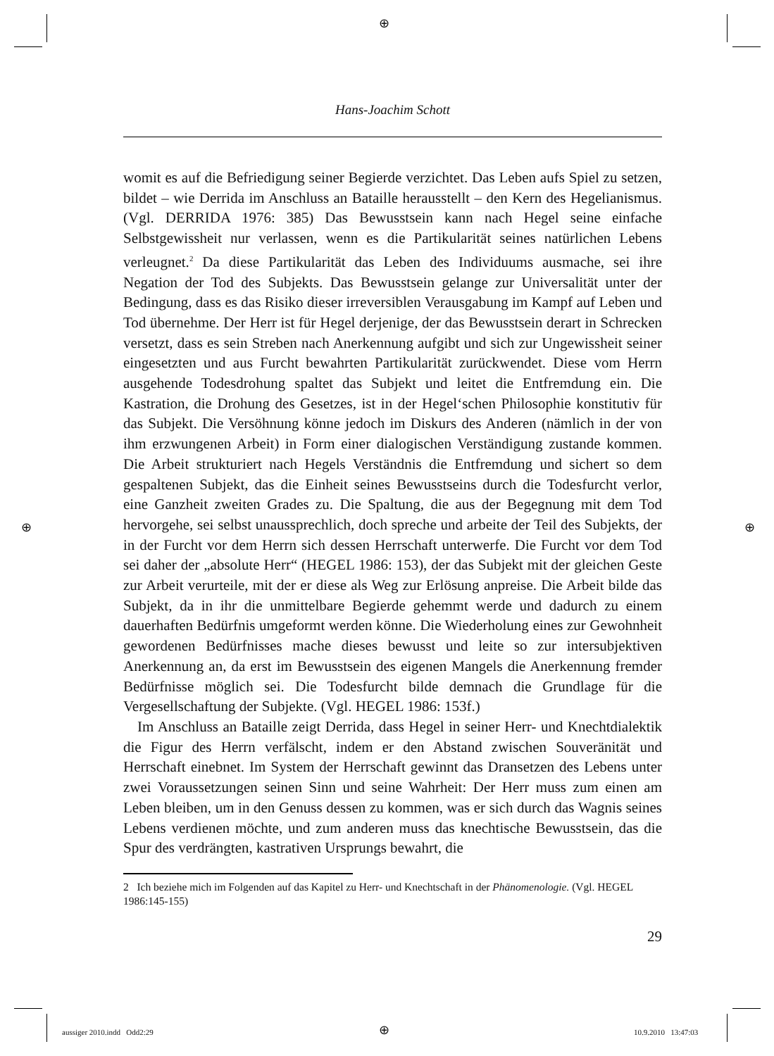⊕
⊕ ⊕
Hans-Joachim Schott
womit es auf die Befriedigung seiner Begierde verzichtet. Das Leben aufs Spiel zu setzen, bildet – wie Derrida im Anschluss an Bataille herausstellt – den Kern des Hegelianismus. (Vgl. DERRIDA 1976: 385) Das Bewusstsein kann nach Hegel seine einfache Selbstgewissheit nur verlassen, wenn es die Partikularität seines natürlichen Lebens verleugnet.<sup>2</sup> Da diese Partikularität das Leben des Individuums ausmache, sei ihre Negation der Tod des Subjekts. Das Bewusstsein gelange zur Universalität unter der Bedingung, dass es das Risiko dieser irreversiblen Verausgabung im Kampf auf Leben und Tod übernehme. Der Herr ist für Hegel derjenige, der das Bewusstsein derart in Schrecken versetzt, dass es sein Streben nach Anerkennung aufgibt und sich zur Ungewissheit seiner eingesetzten und aus Furcht bewahrten Partikularität zurückwendet. Diese vom Herrn ausgehende Todesdrohung spaltet das Subjekt und leitet die Entfremdung ein. Die Kastration, die Drohung des Gesetzes, ist in der Hegel‘schen Philosophie konstitutiv für das Subjekt. Die Versöhnung könne jedoch im Diskurs des Anderen (nämlich in der von ihm erzwungenen Arbeit) in Form einer dialogischen Verständigung zustande kommen. Die Arbeit strukturiert nach Hegels Verständnis die Entfremdung und sichert so dem gespaltenen Subjekt, das die Einheit seines Bewusstseins durch die Todesfurcht verlor, eine Ganzheit zweiten Grades zu. Die Spaltung, die aus der Begegnung mit dem Tod hervorgehe, sei selbst unaussprechlich, doch spreche und arbeite der Teil des Subjekts, der in der Furcht vor dem Herrn sich dessen Herrschaft unterwerfe. Die Furcht vor dem Tod sei daher der „absolute Herr“ (HEGEL 1986: 153), der das Subjekt mit der gleichen Geste zur Arbeit verurteile, mit der er diese als Weg zur Erlösung anpreise. Die Arbeit bilde das Subjekt, da in ihr die unmittelbare Begierde gehemmt werde und dadurch zu einem dauerhaften Bedürfnis umgeformt werden könne. Die Wiederholung eines zur Gewohnheit gewordenen Bedürfnisses mache dieses bewusst und leite so zur intersubjektiven Anerkennung an, da erst im Bewusstsein des eigenen Mangels die Anerkennung fremder Bedürfnisse möglich sei. Die Todesfurcht bilde demnach die Grundlage für die Vergesellschaftung der Subjekte. (Vgl. HEGEL 1986: 153f.)
Im Anschluss an Bataille zeigt Derrida, dass Hegel in seiner Herr- und Knechtdialektik die Figur des Herrn verfälscht, indem er den Abstand zwischen Souveränität und Herrschaft einebnet. Im System der Herrschaft gewinnt das Dransetzen des Lebens unter zwei Voraussetzungen seinen Sinn und seine Wahrheit: Der Herr muss zum einen am Leben bleiben, um in den Genuss dessen zu kommen, was er sich durch das Wagnis seines Lebens verdienen möchte, und zum anderen muss das knechtische Bewusstsein, das die Spur des verdrängten, kastrativen Ursprungs bewahrt, die
2 Ich beziehe mich im Folgenden auf das Kapitel zu Herr- und Knechtschaft in der Phänomenologie. (Vgl. HEGEL 1986:145-155)
29
aussiger 2010.indd Odd2:29 ⊕ 10.9.2010 13:47:03